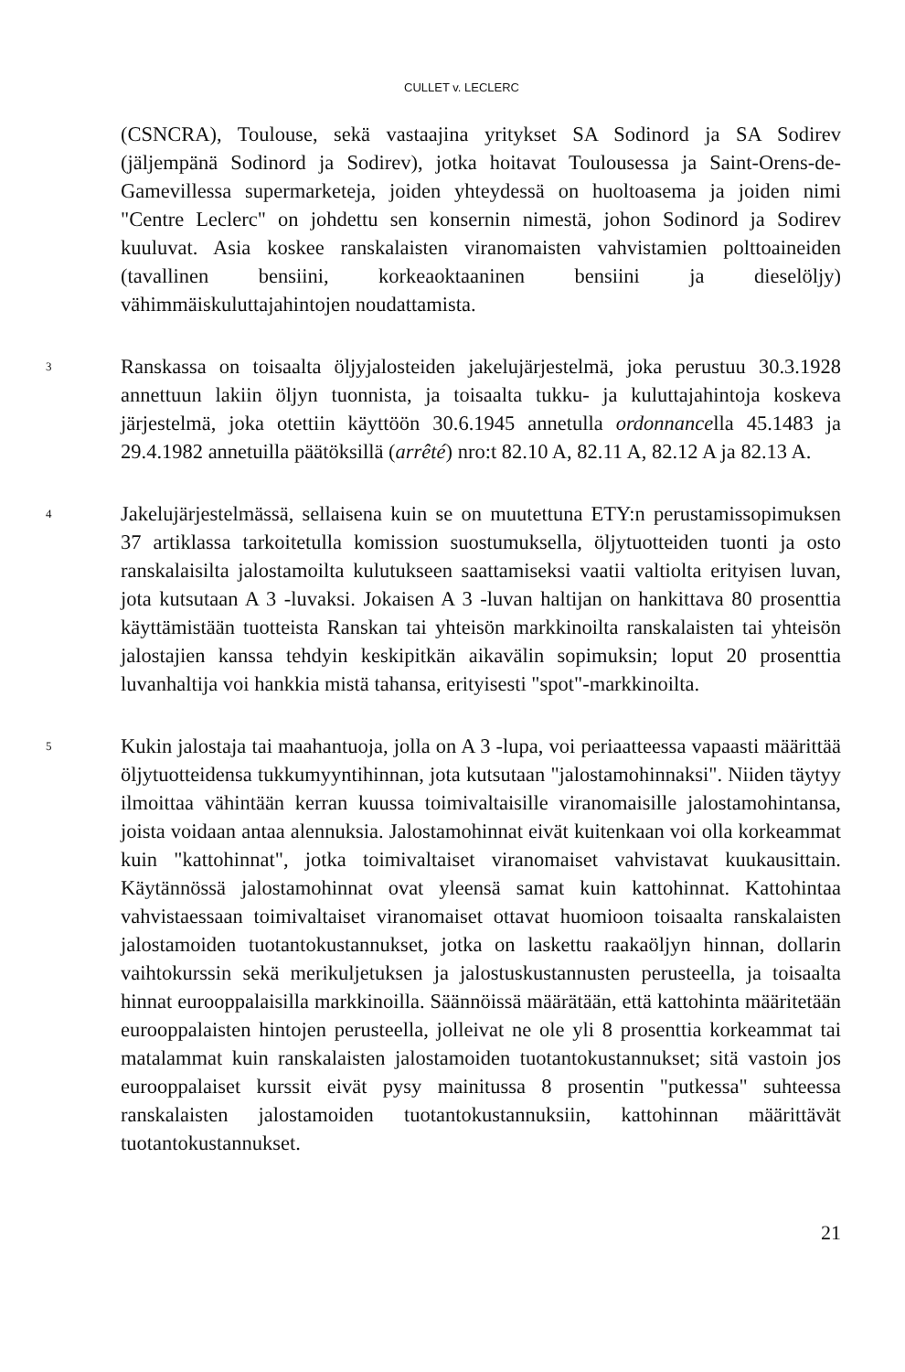CULLET v. LECLERC
(CSNCRA), Toulouse, sekä vastaajina yritykset SA Sodinord ja SA Sodirev (jäljempänä Sodinord ja Sodirev), jotka hoitavat Toulousessa ja Saint-Orens-de-Gamevillessa supermarketeja, joiden yhteydessä on huoltoasema ja joiden nimi "Centre Leclerc" on johdettu sen konsernin nimestä, johon Sodinord ja Sodirev kuuluvat. Asia koskee ranskalaisten viranomaisten vahvistamien polttoaineiden (tavallinen bensiini, korkeaoktaaninen bensiini ja dieselöljy) vähimmäiskuluttajahintojen noudattamista.
3
Ranskassa on toisaalta öljyjalosteiden jakelujärjestelmä, joka perustuu 30.3.1928 annettuun lakiin öljyn tuonnista, ja toisaalta tukku- ja kuluttajahintoja koskeva järjestelmä, joka otettiin käyttöön 30.6.1945 annetulla ordonnancella 45.1483 ja 29.4.1982 annetuilla päätöksillä (arrêté) nro:t 82.10 A, 82.11 A, 82.12 A ja 82.13 A.
4
Jakelujärjestelmässä, sellaisena kuin se on muutettuna ETY:n perustamissopimuksen 37 artiklassa tarkoitetulla komission suostumuksella, öljytuotteiden tuonti ja osto ranskalaisilta jalostamoilta kulutukseen saattamiseksi vaatii valtiolta erityisen luvan, jota kutsutaan A 3 -luvaksi. Jokaisen A 3 -luvan haltijan on hankittava 80 prosenttia käyttämistään tuotteista Ranskan tai yhteisön markkinoilta ranskalaisten tai yhteisön jalostajien kanssa tehdyin keskipitkän aikavälin sopimuksin; loput 20 prosenttia luvanhaltija voi hankkia mistä tahansa, erityisesti "spot"-markkinoilta.
5
Kukin jalostaja tai maahantuoja, jolla on A 3 -lupa, voi periaatteessa vapaasti määrittää öljytuotteidensa tukkumyyntihinnan, jota kutsutaan "jalostamohinnaksi". Niiden täytyy ilmoittaa vähintään kerran kuussa toimivaltaisille viranomaisille jalostamohintansa, joista voidaan antaa alennuksia. Jalostamohinnat eivät kuitenkaan voi olla korkeammat kuin "kattohinnat", jotka toimivaltaiset viranomaiset vahvistavat kuukausittain. Käytännössä jalostamohinnat ovat yleensä samat kuin kattohinnat. Kattohintaa vahvistaessaan toimivaltaiset viranomaiset ottavat huomioon toisaalta ranskalaisten jalostamoiden tuotantokustannukset, jotka on laskettu raakaöljyn hinnan, dollarin vaihtokurssin sekä merikuljetuksen ja jalostuskustannusten perusteella, ja toisaalta hinnat eurooppalaisilla markkinoilla. Säännöissä määrätään, että kattohinta määritetään eurooppalaisten hintojen perusteella, jolleivat ne ole yli 8 prosenttia korkeammat tai matalammat kuin ranskalaisten jalostamoiden tuotantokustannukset; sitä vastoin jos eurooppalaiset kurssit eivät pysy mainitussa 8 prosentin "putkessa" suhteessa ranskalaisten jalostamoiden tuotantokustannuksiin, kattohinnan määrittävät tuotantokustannukset.
21